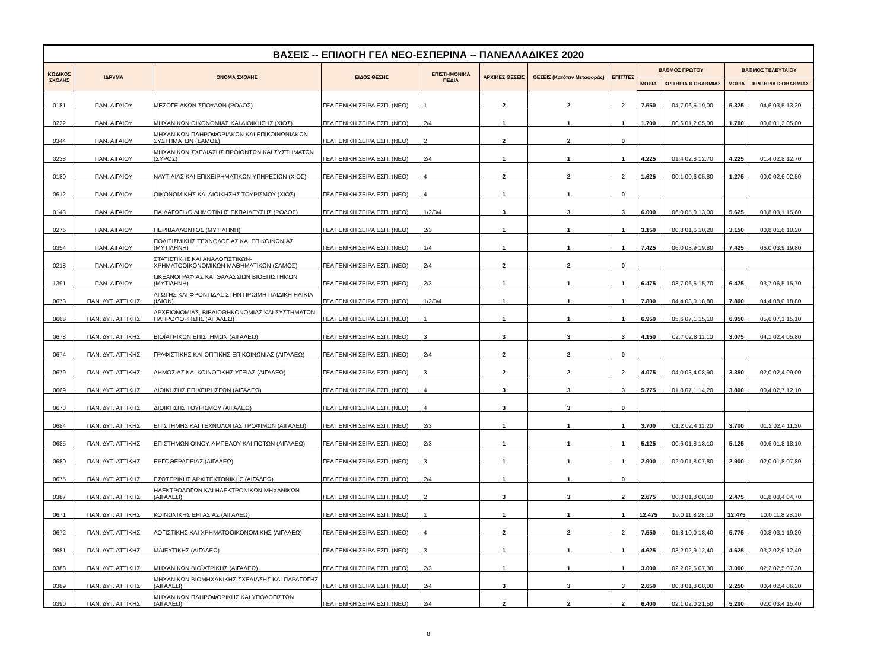ΒΑΣΕΙΣ -- ΕΠΙΛΟΓΗ ΓΕΛ ΝΕΟ-ΕΣΠΕΡΙΝΑ -- ΠΑΝΕΛΛΑΔΙΚΕΣ 2020
| ΚΩΔΙΚΟΣ ΣΧΟΛΗΣ | ΙΔΡΥΜΑ | ΟΝΟΜΑ ΣΧΟΛΗΣ | ΕΙΔΟΣ ΘΕΣΗΣ | ΕΠΙΣΤΗΜΟΝΙΚΑ ΠΕΔΙΑ | ΑΡΧΙΚΕΣ ΘΕΣΕΙΣ | ΘΕΣΕΙΣ (Κατόπιν Μεταφοράς) | ΕΠΙΤ/ΤΕΣ | ΒΑΘΜΟΣ ΠΡΩΤΟΥ | | ΒΑΘΜΟΣ ΤΕΛΕΥΤΑΙΟΥ | |
| --- | --- | --- | --- | --- | --- | --- | --- | --- | --- | --- | --- |
| | | | | | | | | ΜΟΡΙΑ | ΚΡΙΤΗΡΙΑ ΙΣΟΒΑΘΜΙΑΣ | ΜΟΡΙΑ | ΚΡΙΤΗΡΙΑ ΙΣΟΒΑΘΜΙΑΣ |
| 0181 | ΠΑΝ. ΑΙΓΑΙΟΥ | ΜΕΣΟΓΕΙΑΚΩΝ ΣΠΟΥΔΩΝ (ΡΟΔΟΣ) | ΓΕΛ ΓΕΝΙΚΗ ΣΕΙΡΑ ΕΣΠ. (ΝΕΟ) | 1 | 2 | 2 | 2 | 7.550 | 04,7 06,5 19,00 | 5.325 | 04,6 03,5 13,20 |
| 0222 | ΠΑΝ. ΑΙΓΑΙΟΥ | ΜΗΧΑΝΙΚΩΝ ΟΙΚΟΝΟΜΙΑΣ ΚΑΙ ΔΙΟΙΚΗΣΗΣ (ΧΙΟΣ) | ΓΕΛ ΓΕΝΙΚΗ ΣΕΙΡΑ ΕΣΠ. (ΝΕΟ) | 2/4 | 1 | 1 | 1 | 1.700 | 00,6 01,2 05,00 | 1.700 | 00,6 01,2 05,00 |
| 0344 | ΠΑΝ. ΑΙΓΑΙΟΥ | ΜΗΧΑΝΙΚΩΝ ΠΛΗΡΟΦΟΡΙΑΚΩΝ ΚΑΙ ΕΠΙΚΟΙΝΩΝΙΑΚΩΝ ΣΥΣΤΗΜΑΤΩΝ (ΣΑΜΟΣ) | ΓΕΛ ΓΕΝΙΚΗ ΣΕΙΡΑ ΕΣΠ. (ΝΕΟ) | 2 | 2 | 2 | 0 | | | | |
| 0238 | ΠΑΝ. ΑΙΓΑΙΟΥ | ΜΗΧΑΝΙΚΩΝ ΣΧΕΔΙΑΣΗΣ ΠΡΟΪΟΝΤΩΝ ΚΑΙ ΣΥΣΤΗΜΑΤΩΝ (ΣΥΡΟΣ) | ΓΕΛ ΓΕΝΙΚΗ ΣΕΙΡΑ ΕΣΠ. (ΝΕΟ) | 2/4 | 1 | 1 | 1 | 4.225 | 01,4 02,8 12,70 | 4.225 | 01,4 02,8 12,70 |
| 0180 | ΠΑΝ. ΑΙΓΑΙΟΥ | ΝΑΥΤΙΛΙΑΣ ΚΑΙ ΕΠΙΧΕΙΡΗΜΑΤΙΚΩΝ ΥΠΗΡΕΣΙΩΝ (ΧΙΟΣ) | ΓΕΛ ΓΕΝΙΚΗ ΣΕΙΡΑ ΕΣΠ. (ΝΕΟ) | 4 | 2 | 2 | 2 | 1.625 | 00,1 00,6 05,80 | 1.275 | 00,0 02,6 02,50 |
| 0612 | ΠΑΝ. ΑΙΓΑΙΟΥ | ΟΙΚΟΝΟΜΙΚΗΣ ΚΑΙ ΔΙΟΙΚΗΣΗΣ ΤΟΥΡΙΣΜΟΥ (ΧΙΟΣ) | ΓΕΛ ΓΕΝΙΚΗ ΣΕΙΡΑ ΕΣΠ. (ΝΕΟ) | 4 | 1 | 1 | 0 | | | | |
| 0143 | ΠΑΝ. ΑΙΓΑΙΟΥ | ΠΑΙΔΑΓΩΓΙΚΟ ΔΗΜΟΤΙΚΗΣ ΕΚΠΑΙΔΕΥΣΗΣ (ΡΟΔΟΣ) | ΓΕΛ ΓΕΝΙΚΗ ΣΕΙΡΑ ΕΣΠ. (ΝΕΟ) | 1/2/3/4 | 3 | 3 | 3 | 6.000 | 06,0 05,0 13,00 | 5.625 | 03,8 03,1 15,60 |
| 0276 | ΠΑΝ. ΑΙΓΑΙΟΥ | ΠΕΡΙΒΑΛΛΟΝΤΟΣ (ΜΥΤΙΛΗΝΗ) | ΓΕΛ ΓΕΝΙΚΗ ΣΕΙΡΑ ΕΣΠ. (ΝΕΟ) | 2/3 | 1 | 1 | 1 | 3.150 | 00,8 01,6 10,20 | 3.150 | 00,8 01,6 10,20 |
| 0354 | ΠΑΝ. ΑΙΓΑΙΟΥ | ΠΟΛΙΤΙΣΜΙΚΗΣ ΤΕΧΝΟΛΟΓΙΑΣ ΚΑΙ ΕΠΙΚΟΙΝΩΝΙΑΣ (ΜΥΤΙΛΗΝΗ) | ΓΕΛ ΓΕΝΙΚΗ ΣΕΙΡΑ ΕΣΠ. (ΝΕΟ) | 1/4 | 1 | 1 | 1 | 7.425 | 06,0 03,9 19,80 | 7.425 | 06,0 03,9 19,80 |
| 0218 | ΠΑΝ. ΑΙΓΑΙΟΥ | ΣΤΑΤΙΣΤΙΚΗΣ ΚΑΙ ΑΝΑΛΟΓΙΣΤΙΚΩΝ-ΧΡΗΜΑΤΟΟΙΚΟΝΟΜΙΚΩΝ ΜΑΘΗΜΑΤΙΚΩΝ (ΣΑΜΟΣ) | ΓΕΛ ΓΕΝΙΚΗ ΣΕΙΡΑ ΕΣΠ. (ΝΕΟ) | 2/4 | 2 | 2 | 0 | | | | |
| 1391 | ΠΑΝ. ΑΙΓΑΙΟΥ | ΩΚΕΑΝΟΓΡΑΦΙΑΣ ΚΑΙ ΘΑΛΑΣΣΙΩΝ ΒΙΟΕΠΙΣΤΗΜΩΝ (ΜΥΤΙΛΗΝΗ) | ΓΕΛ ΓΕΝΙΚΗ ΣΕΙΡΑ ΕΣΠ. (ΝΕΟ) | 2/3 | 1 | 1 | 1 | 6.475 | 03,7 06,5 15,70 | 6.475 | 03,7 06,5 15,70 |
| 0673 | ΠΑΝ. ΔΥΤ. ΑΤΤΙΚΗΣ | ΑΓΩΓΗΣ ΚΑΙ ΦΡΟΝΤΙΔΑΣ ΣΤΗΝ ΠΡΩΙΜΗ ΠΑΙΔΙΚΗ ΗΛΙΚΙΑ (ΙΛΙΟΝ) | ΓΕΛ ΓΕΝΙΚΗ ΣΕΙΡΑ ΕΣΠ. (ΝΕΟ) | 1/2/3/4 | 1 | 1 | 1 | 7.800 | 04,4 08,0 18,80 | 7.800 | 04,4 08,0 18,80 |
| 0668 | ΠΑΝ. ΔΥΤ. ΑΤΤΙΚΗΣ | ΑΡΧΕΙΟΝΟΜΙΑΣ, ΒΙΒΛΙΟΘΗΚΟΝΟΜΙΑΣ ΚΑΙ ΣΥΣΤΗΜΑΤΩΝ ΠΛΗΡΟΦΟΡΗΣΗΣ (ΑΙΓΑΛΕΩ) | ΓΕΛ ΓΕΝΙΚΗ ΣΕΙΡΑ ΕΣΠ. (ΝΕΟ) | 1 | 1 | 1 | 1 | 6.950 | 05,6 07,1 15,10 | 6.950 | 05,6 07,1 15,10 |
| 0678 | ΠΑΝ. ΔΥΤ. ΑΤΤΙΚΗΣ | ΒΙΟΪΑΤΡΙΚΩΝ ΕΠΙΣΤΗΜΩΝ (ΑΙΓΑΛΕΩ) | ΓΕΛ ΓΕΝΙΚΗ ΣΕΙΡΑ ΕΣΠ. (ΝΕΟ) | 3 | 3 | 3 | 3 | 4.150 | 02,7 02,8 11,10 | 3.075 | 04,1 02,4 05,80 |
| 0674 | ΠΑΝ. ΔΥΤ. ΑΤΤΙΚΗΣ | ΓΡΑΦΙΣΤΙΚΗΣ ΚΑΙ ΟΠΤΙΚΗΣ ΕΠΙΚΟΙΝΩΝΙΑΣ (ΑΙΓΑΛΕΩ) | ΓΕΛ ΓΕΝΙΚΗ ΣΕΙΡΑ ΕΣΠ. (ΝΕΟ) | 2/4 | 2 | 2 | 0 | | | | |
| 0679 | ΠΑΝ. ΔΥΤ. ΑΤΤΙΚΗΣ | ΔΗΜΟΣΙΑΣ ΚΑΙ ΚΟΙΝΟΤΙΚΗΣ ΥΓΕΙΑΣ (ΑΙΓΑΛΕΩ) | ΓΕΛ ΓΕΝΙΚΗ ΣΕΙΡΑ ΕΣΠ. (ΝΕΟ) | 3 | 2 | 2 | 2 | 4.075 | 04,0 03,4 08,90 | 3.350 | 02,0 02,4 09,00 |
| 0669 | ΠΑΝ. ΔΥΤ. ΑΤΤΙΚΗΣ | ΔΙΟΙΚΗΣΗΣ ΕΠΙΧΕΙΡΗΣΕΩΝ (ΑΙΓΑΛΕΩ) | ΓΕΛ ΓΕΝΙΚΗ ΣΕΙΡΑ ΕΣΠ. (ΝΕΟ) | 4 | 3 | 3 | 3 | 5.775 | 01,8 07,1 14,20 | 3.800 | 00,4 02,7 12,10 |
| 0670 | ΠΑΝ. ΔΥΤ. ΑΤΤΙΚΗΣ | ΔΙΟΙΚΗΣΗΣ ΤΟΥΡΙΣΜΟΥ (ΑΙΓΑΛΕΩ) | ΓΕΛ ΓΕΝΙΚΗ ΣΕΙΡΑ ΕΣΠ. (ΝΕΟ) | 4 | 3 | 3 | 0 | | | | |
| 0684 | ΠΑΝ. ΔΥΤ. ΑΤΤΙΚΗΣ | ΕΠΙΣΤΗΜΗΣ ΚΑΙ ΤΕΧΝΟΛΟΓΙΑΣ ΤΡΟΦΙΜΩΝ (ΑΙΓΑΛΕΩ) | ΓΕΛ ΓΕΝΙΚΗ ΣΕΙΡΑ ΕΣΠ. (ΝΕΟ) | 2/3 | 1 | 1 | 1 | 3.700 | 01,2 02,4 11,20 | 3.700 | 01,2 02,4 11,20 |
| 0685 | ΠΑΝ. ΔΥΤ. ΑΤΤΙΚΗΣ | ΕΠΙΣΤΗΜΩΝ ΟΙΝΟΥ, ΑΜΠΕΛΟΥ ΚΑΙ ΠΟΤΩΝ (ΑΙΓΑΛΕΩ) | ΓΕΛ ΓΕΝΙΚΗ ΣΕΙΡΑ ΕΣΠ. (ΝΕΟ) | 2/3 | 1 | 1 | 1 | 5.125 | 00,6 01,8 18,10 | 5.125 | 00,6 01,8 18,10 |
| 0680 | ΠΑΝ. ΔΥΤ. ΑΤΤΙΚΗΣ | ΕΡΓΟΘΕΡΑΠΕΙΑΣ (ΑΙΓΑΛΕΩ) | ΓΕΛ ΓΕΝΙΚΗ ΣΕΙΡΑ ΕΣΠ. (ΝΕΟ) | 3 | 1 | 1 | 1 | 2.900 | 02,0 01,8 07,80 | 2.900 | 02,0 01,8 07,80 |
| 0675 | ΠΑΝ. ΔΥΤ. ΑΤΤΙΚΗΣ | ΕΣΩΤΕΡΙΚΗΣ ΑΡΧΙΤΕΚΤΟΝΙΚΗΣ (ΑΙΓΑΛΕΩ) | ΓΕΛ ΓΕΝΙΚΗ ΣΕΙΡΑ ΕΣΠ. (ΝΕΟ) | 2/4 | 1 | 1 | 0 | | | | |
| 0387 | ΠΑΝ. ΔΥΤ. ΑΤΤΙΚΗΣ | ΗΛΕΚΤΡΟΛΟΓΩΝ ΚΑΙ ΗΛΕΚΤΡΟΝΙΚΩΝ ΜΗΧΑΝΙΚΩΝ (ΑΙΓΑΛΕΩ) | ΓΕΛ ΓΕΝΙΚΗ ΣΕΙΡΑ ΕΣΠ. (ΝΕΟ) | 2 | 3 | 3 | 2 | 2.675 | 00,8 01,8 08,10 | 2.475 | 01,8 03,4 04,70 |
| 0671 | ΠΑΝ. ΔΥΤ. ΑΤΤΙΚΗΣ | ΚΟΙΝΩΝΙΚΗΣ ΕΡΓΑΣΙΑΣ (ΑΙΓΑΛΕΩ) | ΓΕΛ ΓΕΝΙΚΗ ΣΕΙΡΑ ΕΣΠ. (ΝΕΟ) | 1 | 1 | 1 | 1 | 12.475 | 10,0 11,8 28,10 | 12.475 | 10,0 11,8 28,10 |
| 0672 | ΠΑΝ. ΔΥΤ. ΑΤΤΙΚΗΣ | ΛΟΓΙΣΤΙΚΗΣ ΚΑΙ ΧΡΗΜΑΤΟΟΙΚΟΝΟΜΙΚΗΣ (ΑΙΓΑΛΕΩ) | ΓΕΛ ΓΕΝΙΚΗ ΣΕΙΡΑ ΕΣΠ. (ΝΕΟ) | 4 | 2 | 2 | 2 | 7.550 | 01,8 10,0 18,40 | 5.775 | 00,8 03,1 19,20 |
| 0681 | ΠΑΝ. ΔΥΤ. ΑΤΤΙΚΗΣ | ΜΑΙΕΥΤΙΚΗΣ (ΑΙΓΑΛΕΩ) | ΓΕΛ ΓΕΝΙΚΗ ΣΕΙΡΑ ΕΣΠ. (ΝΕΟ) | 3 | 1 | 1 | 1 | 4.625 | 03,2 02,9 12,40 | 4.625 | 03,2 02,9 12,40 |
| 0388 | ΠΑΝ. ΔΥΤ. ΑΤΤΙΚΗΣ | ΜΗΧΑΝΙΚΩΝ ΒΙΟΪΑΤΡΙΚΗΣ (ΑΙΓΑΛΕΩ) | ΓΕΛ ΓΕΝΙΚΗ ΣΕΙΡΑ ΕΣΠ. (ΝΕΟ) | 2/3 | 1 | 1 | 1 | 3.000 | 02,2 02,5 07,30 | 3.000 | 02,2 02,5 07,30 |
| 0389 | ΠΑΝ. ΔΥΤ. ΑΤΤΙΚΗΣ | ΜΗΧΑΝΙΚΩΝ ΒΙΟΜΗΧΑΝΙΚΗΣ ΣΧΕΔΙΑΣΗΣ ΚΑΙ ΠΑΡΑΓΩΓΗΣ (ΑΙΓΑΛΕΩ) | ΓΕΛ ΓΕΝΙΚΗ ΣΕΙΡΑ ΕΣΠ. (ΝΕΟ) | 2/4 | 3 | 3 | 3 | 2.650 | 00,8 01,8 08,00 | 2.250 | 00,4 02,4 06,20 |
| 0390 | ΠΑΝ. ΔΥΤ. ΑΤΤΙΚΗΣ | ΜΗΧΑΝΙΚΩΝ ΠΛΗΡΟΦΟΡΙΚΗΣ ΚΑΙ ΥΠΟΛΟΓΙΣΤΩΝ (ΑΙΓΑΛΕΩ) | ΓΕΛ ΓΕΝΙΚΗ ΣΕΙΡΑ ΕΣΠ. (ΝΕΟ) | 2/4 | 2 | 2 | 2 | 6.400 | 02,1 02,0 21,50 | 5.200 | 02,0 03,4 15,40 |
8